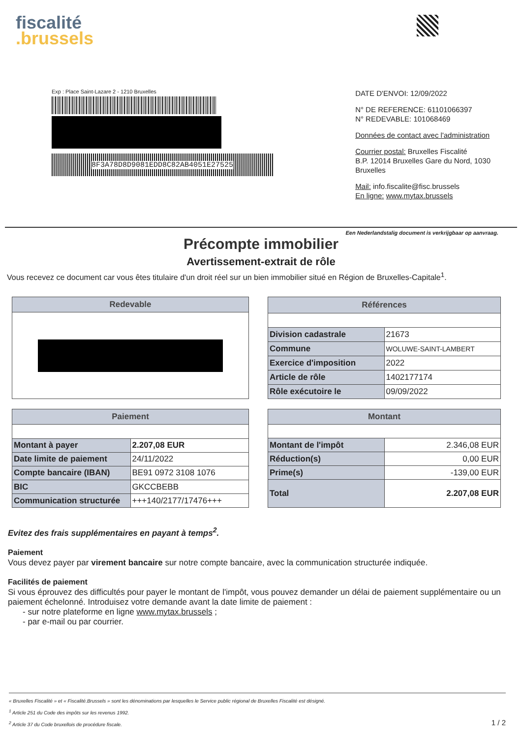fiscalité
.brussels
Exp : Place Saint-Lazare 2 - 1210 Bruxelles
8F3A78D8D9081EDD8C82AB4051E27525
DATE D'ENVOI: 12/09/2022
N° DE REFERENCE: 61101066397
N° REDEVABLE: 101068469
Données de contact avec l'administration
Courrier postal: Bruxelles Fiscalité
B.P. 12014 Bruxelles Gare du Nord, 1030 Bruxelles
Mail: info.fiscalite@fisc.brussels
En ligne: www.mytax.brussels
Een Nederlandstalig document is verkrijgbaar op aanvraag.
Précompte immobilier
Avertissement-extrait de rôle
Vous recevez ce document car vous êtes titulaire d'un droit réel sur un bien immobilier situé en Région de Bruxelles-Capitale<sup>1</sup>.
| Redevable |
| --- |
| Références | |
| --- | --- |
| Division cadastrale | 21673 |
| Commune | WOLUWE-SAINT-LAMBERT |
| Exercice d'imposition | 2022 |
| Article de rôle | 1402177174 |
| Rôle exécutoire le | 09/09/2022 |
| Paiement | |
| --- | --- |
| Montant à payer | 2.207,08 EUR |
| Date limite de paiement | 24/11/2022 |
| Compte bancaire (IBAN) | BE91 0972 3108 1076 |
| BIC | GKCCBEBB |
| Communication structurée | +++140/2177/17476+++ |
| Montant | |
| --- | --- |
| Montant de l'impôt | 2.346,08 EUR |
| Réduction(s) | 0,00 EUR |
| Prime(s) | -139,00 EUR |
| Total | 2.207,08 EUR |
Evitez des frais supplémentaires en payant à temps<sup>2</sup>.
Paiement
Vous devez payer par virement bancaire sur notre compte bancaire, avec la communication structurée indiquée.
Facilités de paiement
Si vous éprouvez des difficultés pour payer le montant de l'impôt, vous pouvez demander un délai de paiement supplémentaire ou un paiement échelonné. Introduisez votre demande avant la date limite de paiement :
- sur notre plateforme en ligne www.mytax.brussels ;
- par e-mail ou par courrier.
« Bruxelles Fiscalité » et « Fiscalité.Brussels » sont les dénominations par lesquelles le Service public régional de Bruxelles Fiscalité est désigné.
<sup>1</sup> Article 251 du Code des impôts sur les revenus 1992.
<sup>2</sup> Article 37 du Code bruxellois de procédure fiscale. 1 / 2